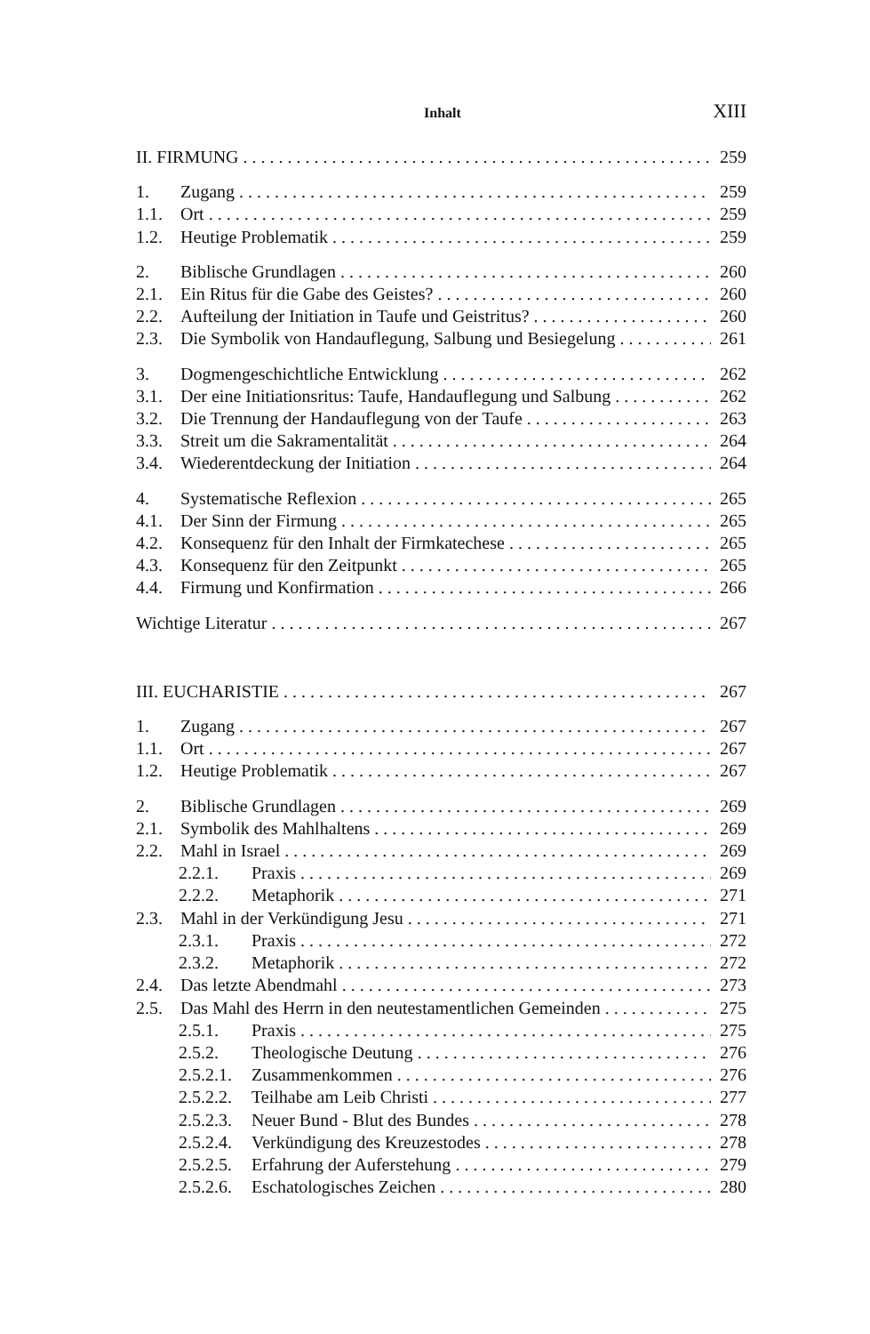Inhalt XIII
II. FIRMUNG 259
1. Zugang 259
1.1. Ort 259
1.2. Heutige Problematik 259
2. Biblische Grundlagen 260
2.1. Ein Ritus für die Gabe des Geistes? 260
2.2. Aufteilung der Initiation in Taufe und Geistritus? 260
2.3. Die Symbolik von Handauflegung, Salbung und Besiegelung 261
3. Dogmengeschichtliche Entwicklung 262
3.1. Der eine Initiationsritus: Taufe, Handauflegung und Salbung 262
3.2. Die Trennung der Handauflegung von der Taufe 263
3.3. Streit um die Sakramentalität 264
3.4. Wiederentdeckung der Initiation 264
4. Systematische Reflexion 265
4.1. Der Sinn der Firmung 265
4.2. Konsequenz für den Inhalt der Firmkatechese 265
4.3. Konsequenz für den Zeitpunkt 265
4.4. Firmung und Konfirmation 266
Wichtige Literatur 267
III. EUCHARISTIE 267
1. Zugang 267
1.1. Ort 267
1.2. Heutige Problematik 267
2. Biblische Grundlagen 269
2.1. Symbolik des Mahlhaltens 269
2.2. Mahl in Israel 269
2.2.1. Praxis 269
2.2.2. Metaphorik 271
2.3. Mahl in der Verkündigung Jesu 271
2.3.1. Praxis 272
2.3.2. Metaphorik 272
2.4. Das letzte Abendmahl 273
2.5. Das Mahl des Herrn in den neutestamentlichen Gemeinden 275
2.5.1. Praxis 275
2.5.2. Theologische Deutung 276
2.5.2.1. Zusammenkommen 276
2.5.2.2. Teilhabe am Leib Christi 277
2.5.2.3. Neuer Bund - Blut des Bundes 278
2.5.2.4. Verkündigung des Kreuzestodes 278
2.5.2.5. Erfahrung der Auferstehung 279
2.5.2.6. Eschatologisches Zeichen 280